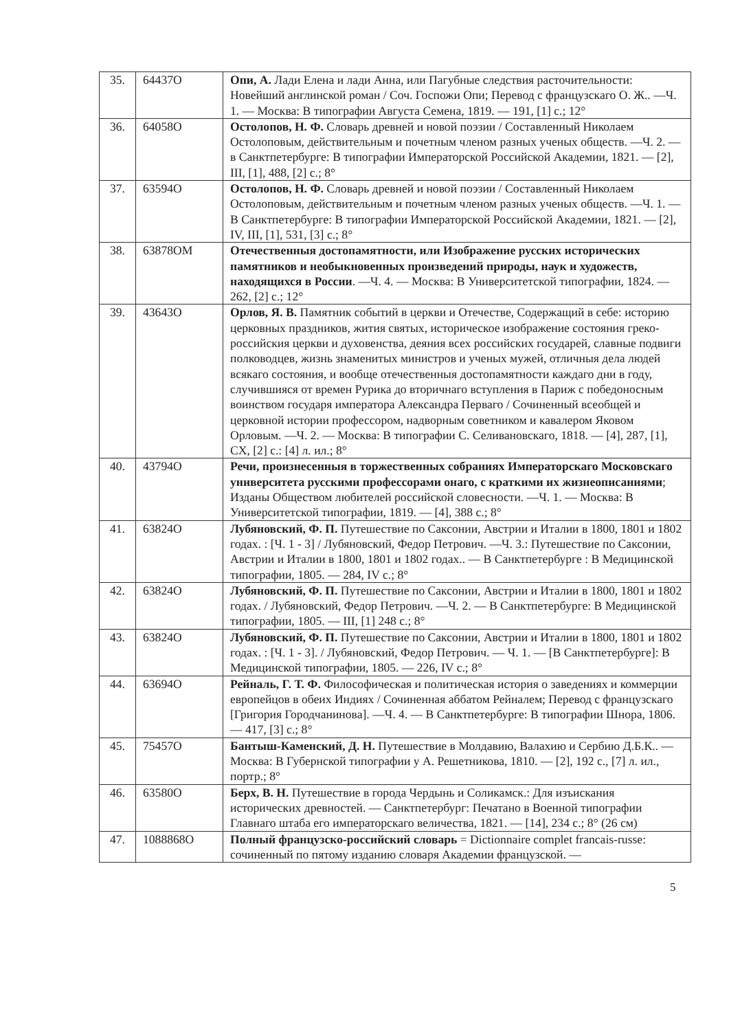| 35. | 64437О | Опи, А. Лади Елена и лади Анна, или Пагубные следствия расточительности: Новейший англинской роман / Соч. Госпожи Опи; Перевод с французскаго О. Ж.. —Ч. 1. — Москва: В типографии Августа Семена, 1819. — 191, [1] с.; 12° |
| 36. | 64058О | Остолопов, Н. Ф. Словарь древней и новой поэзии / Составленный Николаем Остолоповым, действительным и почетным членом разных ученых обществ. —Ч. 2. — в Санктпетербурге: В типографии Императорской Российской Академии, 1821. — [2], III, [1], 488, [2] с.; 8° |
| 37. | 63594О | Остолопов, Н. Ф. Словарь древней и новой поэзии / Составленный Николаем Остолоповым, действительным и почетным членом разных ученых обществ. —Ч. 1. — В Санктпетербурге: В типографии Императорской Российской Академии, 1821. — [2], IV, III, [1], 531, [3] с.; 8° |
| 38. | 63878ОМ | Отечественныя достопамятности, или Изображение русских исторических памятников и необыкновенных произведений природы, наук и художеств, находящихся в России . —Ч. 4. — Москва: В Университетской типографии, 1824. — 262, [2] с.; 12° |
| 39. | 43643О | Орлов, Я. В. Памятник событий в церкви и Отечестве, Содержащий в себе: историю церковных праздников, жития святых, историческое изображение состояния греко-российския церкви и духовенства, деяния всех российских государей, славные подвиги полководцев, жизнь знаменитых министров и ученых мужей, отличныя дела людей всякаго состояния, и вообще отечественныя достопамятности каждаго дни в году, случившияся от времен Рурика до вторичнаго вступления в Париж с победоносным воинством государя императора Александра Перваго / Сочиненный всеобщей и церковной истории профессором, надворным советником и кавалером Яковом Орловым. —Ч. 2. — Москва: В типографии С. Селивановскаго, 1818. — [4], 287, [1], CX, [2] с.: [4] л. ил.; 8° |
| 40. | 43794О | Речи, произнесенныя в торжественных собраниях Императорскаго Московскаго университета русскими профессорами онаго, с краткими их жизнеописаниями ; Изданы Обществом любителей российской словесности. —Ч. 1. — Москва: В Университетской типографии, 1819. — [4], 388 с.; 8° |
| 41. | 63824О | Лубяновский, Ф. П. Путешествие по Саксонии, Австрии и Италии в 1800, 1801 и 1802 годах. : [Ч. 1 - 3] / Лубяновский, Федор Петрович. —Ч. 3.: Путешествие по Саксонии, Австрии и Италии в 1800, 1801 и 1802 годах.. — В Санктпетербурге : В Медицинской типографии, 1805. — 284, IV с.; 8° |
| 42. | 63824О | Лубяновский, Ф. П. Путешествие по Саксонии, Австрии и Италии в 1800, 1801 и 1802 годах. / Лубяновский, Федор Петрович. —Ч. 2. — В Санктпетербурге: В Медицинской типографии, 1805. — III, [1] 248 с.; 8° |
| 43. | 63824О | Лубяновский, Ф. П. Путешествие по Саксонии, Австрии и Италии в 1800, 1801 и 1802 годах. : [Ч. 1 - 3]. / Лубяновский, Федор Петрович. — Ч. 1. — [В Санктпетербурге]: В Медицинской типографии, 1805. — 226, IV с.; 8° |
| 44. | 63694О | Рейналь, Г. Т. Ф. Философическая и политическая история о заведениях и коммерции европейцов в обеих Индиях / Сочиненная аббатом Рейналем; Перевод с французскаго [Григория Городчанинова]. —Ч. 4. — В Санктпетербурге: В типографии Шнора, 1806. — 417, [3] с.; 8° |
| 45. | 75457О | Бантыш-Каменский, Д. Н. Путешествие в Молдавию, Валахию и Сербию Д.Б.К.. — Москва: В Губернской типографии у А. Решетникова, 1810. — [2], 192 с., [7] л. ил., портр.; 8° |
| 46. | 63580О | Берх, В. Н. Путешествие в города Чердынь и Соликамск.: Для изъискания исторических древностей. — Санктпетербург: Печатано в Военной типографии Главнаго штаба его императорскаго величества, 1821. — [14], 234 с.; 8° (26 см) |
| 47. | 1088868О | Полный французско-российский словарь = Dictionnaire complet francais-russe: сочиненный по пятому изданию словаря Академии французской. — |
5